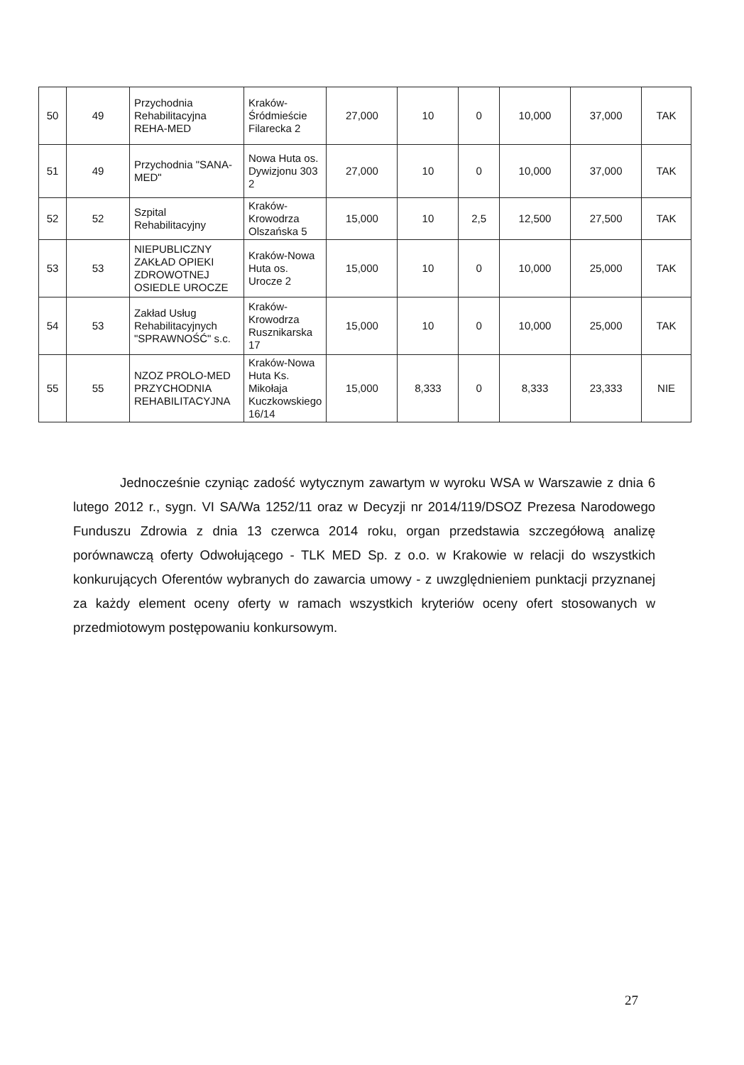| 50 | 49 | Przychodnia Rehabilitacyjna REHA-MED | Kraków-Śródmieście Filarecka 2 | 27,000 | 10 | 0 | 10,000 | 37,000 | TAK |
| 51 | 49 | Przychodnia "SANA-MED" | Nowa Huta os. Dywizjonu 303 2 | 27,000 | 10 | 0 | 10,000 | 37,000 | TAK |
| 52 | 52 | Szpital Rehabilitacyjny | Kraków-Krowodrza Olszańska 5 | 15,000 | 10 | 2,5 | 12,500 | 27,500 | TAK |
| 53 | 53 | NIEPUBLICZNY ZAKŁAD OPIEKI ZDROWOTNEJ OSIEDLE UROCZE | Kraków-Nowa Huta os. Urocze 2 | 15,000 | 10 | 0 | 10,000 | 25,000 | TAK |
| 54 | 53 | Zakład Usług Rehabilitacyjnych "SPRAWNOŚĆ" s.c. | Kraków-Krowodrza Rusznikarska 17 | 15,000 | 10 | 0 | 10,000 | 25,000 | TAK |
| 55 | 55 | NZOZ PROLO-MED PRZYCHODNIA REHABILITACYJNA | Kraków-Nowa Huta Ks. Mikołaja Kuczkowskiego 16/14 | 15,000 | 8,333 | 0 | 8,333 | 23,333 | NIE |
Jednocześnie czyniąc zadość wytycznym zawartym w wyroku WSA w Warszawie z dnia 6 lutego 2012 r., sygn. VI SA/Wa 1252/11 oraz w Decyzji nr 2014/119/DSOZ Prezesa Narodowego Funduszu Zdrowia z dnia 13 czerwca 2014 roku, organ przedstawia szczegółową analizę porównawczą oferty Odwołującego - TLK MED Sp. z o.o. w Krakowie w relacji do wszystkich konkurujących Oferentów wybranych do zawarcia umowy - z uwzględnieniem punktacji przyznanej za każdy element oceny oferty w ramach wszystkich kryteriów oceny ofert stosowanych w przedmiotowym postępowaniu konkursowym.
27